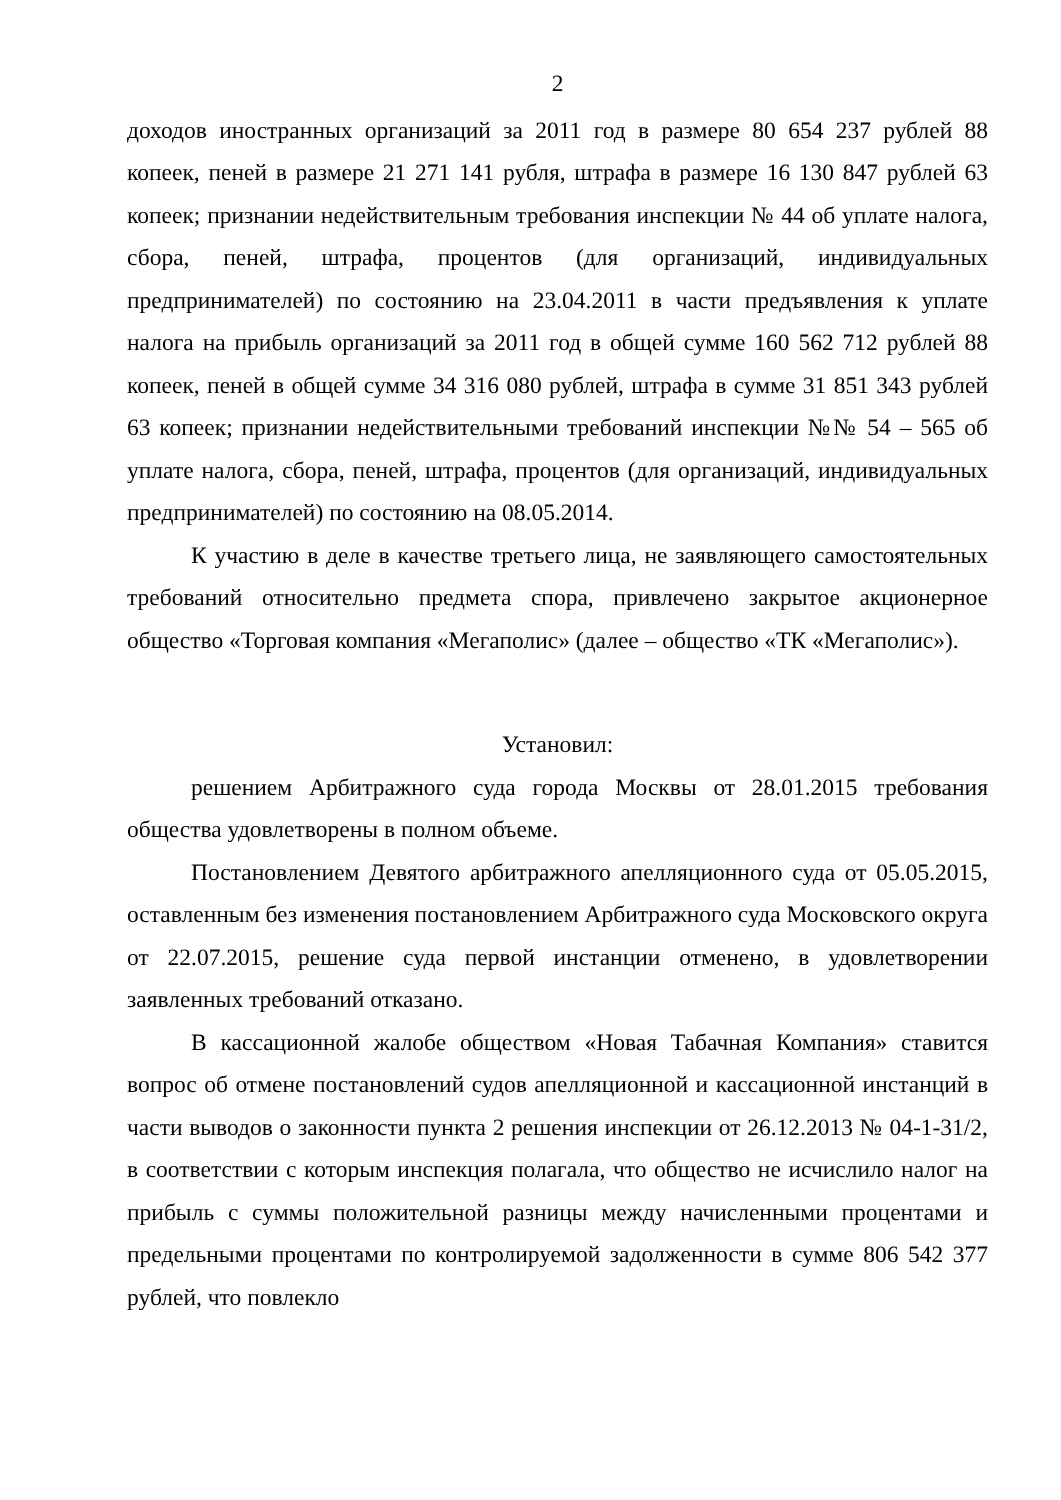2
доходов иностранных организаций за 2011 год в размере 80 654 237 рублей 88 копеек, пеней в размере 21 271 141 рубля, штрафа в размере 16 130 847 рублей 63 копеек; признании недействительным требования инспекции № 44 об уплате налога, сбора, пеней, штрафа, процентов (для организаций, индивидуальных предпринимателей) по состоянию на 23.04.2011 в части предъявления к уплате налога на прибыль организаций за 2011 год в общей сумме 160 562 712 рублей 88 копеек, пеней в общей сумме 34 316 080 рублей, штрафа в сумме 31 851 343 рублей 63 копеек; признании недействительными требований инспекции №№ 54 – 565 об уплате налога, сбора, пеней, штрафа, процентов (для организаций, индивидуальных предпринимателей) по состоянию на 08.05.2014.
К участию в деле в качестве третьего лица, не заявляющего самостоятельных требований относительно предмета спора, привлечено закрытое акционерное общество «Торговая компания «Мегаполис» (далее – общество «ТК «Мегаполис»).
Установил:
решением Арбитражного суда города Москвы от 28.01.2015 требования общества удовлетворены в полном объеме.
Постановлением Девятого арбитражного апелляционного суда от 05.05.2015, оставленным без изменения постановлением Арбитражного суда Московского округа от 22.07.2015, решение суда первой инстанции отменено, в удовлетворении заявленных требований отказано.
В кассационной жалобе обществом «Новая Табачная Компания» ставится вопрос об отмене постановлений судов апелляционной и кассационной инстанций в части выводов о законности пункта 2 решения инспекции от 26.12.2013 № 04-1-31/2, в соответствии с которым инспекция полагала, что общество не исчислило налог на прибыль с суммы положительной разницы между начисленными процентами и предельными процентами по контролируемой задолженности в сумме 806 542 377 рублей, что повлекло